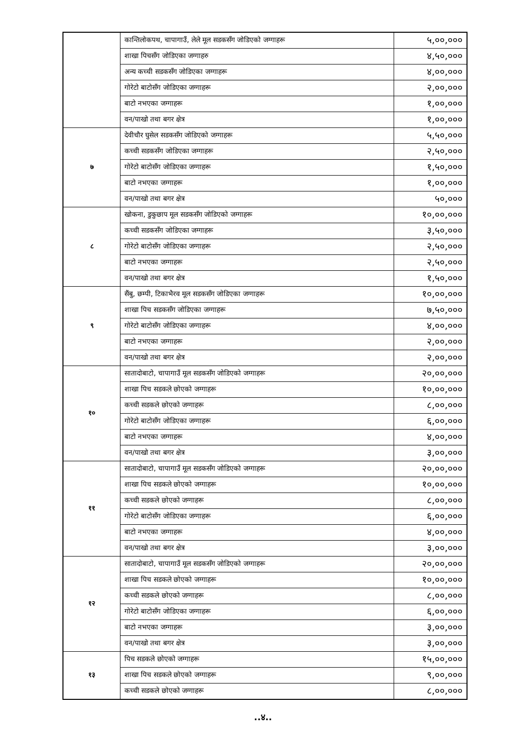| | कान्तिलोकपथ, चापागाउँ, लेले मूल सडकसँग जोडिएको जग्गाहरू | ५,००,००० |
| | शाखा पिचसँग जोडिएका जग्गाहरु | ४,५०,००० |
| | अन्य कच्ची सडकसँग जोडिएका जग्गाहरू | ४,००,००० |
| | गोरेटो बाटोसँग जोडिएका जग्गाहरू | २,००,००० |
| | बाटो नभएका जग्गाहरू | १,००,००० |
| | वन/पाखो तथा बगर क्षेत्र | १,००,००० |
| ७ | देवीचौर घुसेल सडकसँग जोडिएको जग्गाहरू | ५,५०,००० |
| | कच्ची सडकसँग जोडिएका जग्गाहरू | २,५०,००० |
| | गोरेटो बाटोसँग जोडिएका जग्गाहरू | १,५०,००० |
| | बाटो नभएका जग्गाहरू | १,००,००० |
| | वन/पाखो तथा बगर क्षेत्र | ५०,००० |
| ८ | खोकना, डुकुछाप मूल सडकसँग जोडिएको जग्गाहरू | १०,००,००० |
| | कच्ची सडकसँग जोडिएका जग्गाहरू | ३,५०,००० |
| | गोरेटो बाटोसँग जोडिएका जग्गाहरू | २,५०,००० |
| | बाटो नभएका जग्गाहरू | २,५०,००० |
| | वन/पाखो तथा बगर क्षेत्र | १,५०,००० |
| ९ | सैंबु, छम्पी, टिकाभैरव मूल सडकसँग जोडिएका जग्गाहरू | १०,००,००० |
| | शाखा पिच सडकसँग जोडिएका जग्गाहरू | ७,५०,००० |
| | गोरेटो बाटोसँग जोडिएका जग्गाहरू | ४,००,००० |
| | बाटो नभएका जग्गाहरू | २,००,००० |
| | वन/पाखो तथा बगर क्षेत्र | २,००,००० |
| १० | सातादोबाटो, चापागाउँ मूल सडकसँग जोडिएको जग्गाहरू | २०,००,००० |
| | शाखा पिच सडकले छोएको जग्गाहरू | १०,००,००० |
| | कच्ची सडकले छोएको जग्गाहरू | ८,००,००० |
| | गोरेटो बाटोसँग जोडिएका जग्गाहरू | ६,००,००० |
| | बाटो नभएका जग्गाहरू | ४,००,००० |
| | वन/पाखो तथा बगर क्षेत्र | ३,००,००० |
| ११ | सातादोबाटो, चापागाउँ मूल सडकसँग जोडिएको जग्गाहरू | २०,००,००० |
| | शाखा पिच सडकले छोएको जग्गाहरू | १०,००,००० |
| | कच्ची सडकले छोएको जग्गाहरू | ८,००,००० |
| | गोरेटो बाटोसँग जोडिएका जग्गाहरू | ६,००,००० |
| | बाटो नभएका जग्गाहरू | ४,००,००० |
| | वन/पाखो तथा बगर क्षेत्र | ३,००,००० |
| १२ | सातादोबाटो, चापागाउँ मूल सडकसँग जोडिएको जग्गाहरू | २०,००,००० |
| | शाखा पिच सडकले छोएको जग्गाहरू | १०,००,००० |
| | कच्ची सडकले छोएको जग्गाहरू | ८,००,००० |
| | गोरेटो बाटोसँग जोडिएका जग्गाहरू | ६,००,००० |
| | बाटो नभएका जग्गाहरू | ३,००,००० |
| | वन/पाखो तथा बगर क्षेत्र | ३,००,००० |
| १३ | पिच सडकले छोएको जग्गाहरू | १५,००,००० |
| | शाखा पिच सडकले छोएको जग्गाहरू | ९,००,००० |
| | कच्ची सडकले छोएको जग्गाहरू | ८,००,००० |
..४..